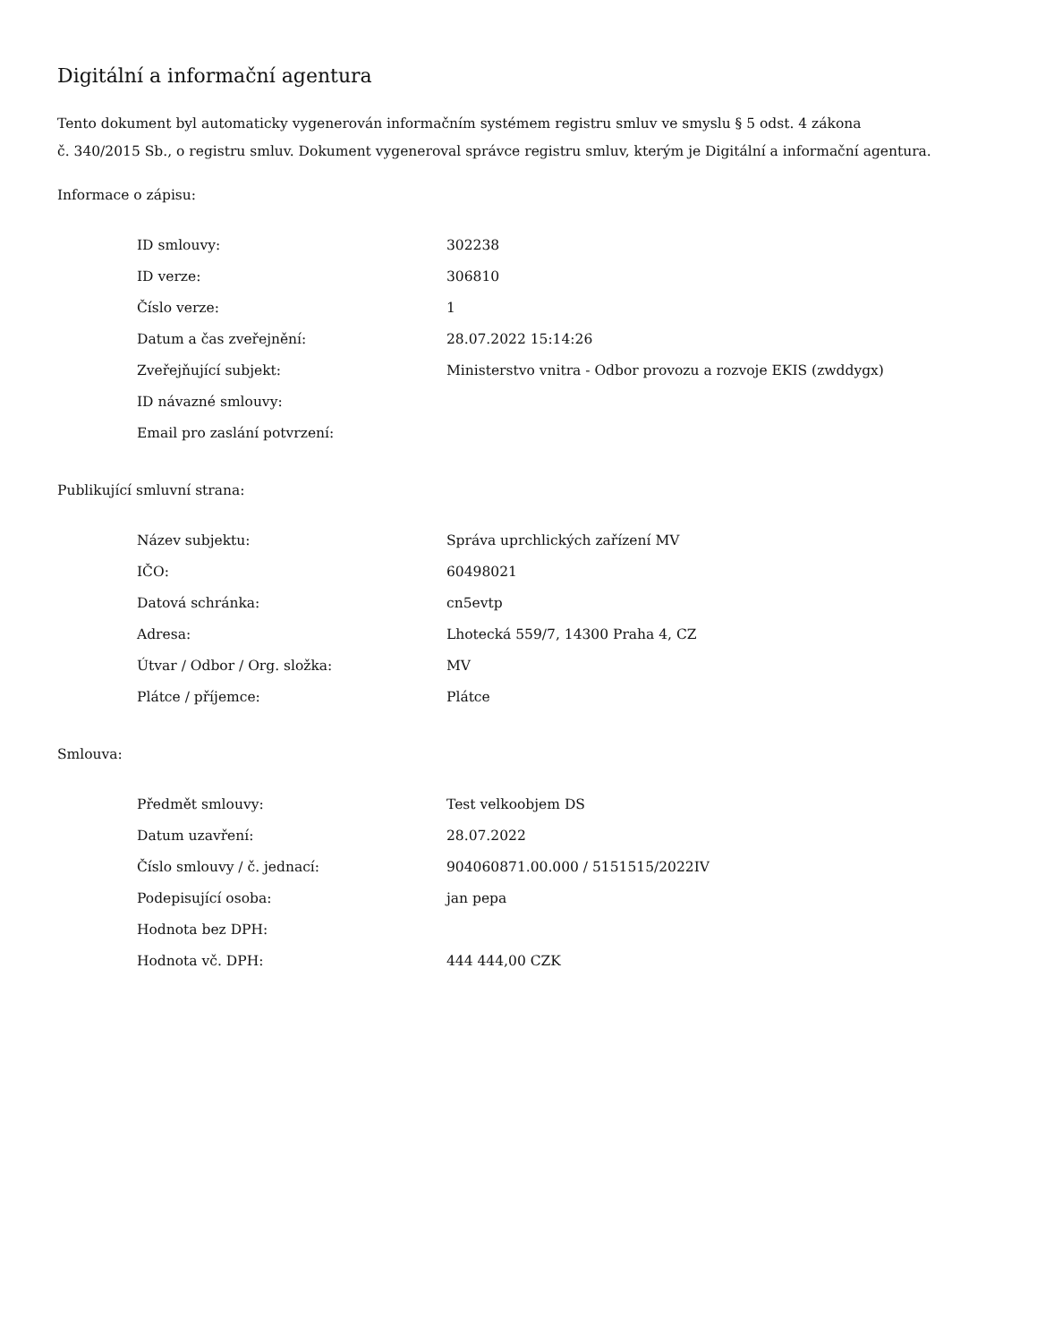Digitální a informační agentura
Tento dokument byl automaticky vygenerován informačním systémem registru smluv ve smyslu § 5 odst. 4 zákona
č. 340/2015 Sb., o registru smluv. Dokument vygeneroval správce registru smluv, kterým je Digitální a informační agentura.
Informace o zápisu:
| ID smlouvy: | 302238 |
| ID verze: | 306810 |
| Číslo verze: | 1 |
| Datum a čas zveřejnění: | 28.07.2022 15:14:26 |
| Zveřejňující subjekt: | Ministerstvo vnitra - Odbor provozu a rozvoje EKIS (zwddygx) |
| ID návazné smlouvy: | |
| Email pro zaslání potvrzení: | |
Publikující smluvní strana:
| Název subjektu: | Správa uprchlických zařízení MV |
| IČO: | 60498021 |
| Datová schránka: | cn5evtp |
| Adresa: | Lhotecká 559/7, 14300 Praha 4, CZ |
| Útvar / Odbor / Org. složka: | MV |
| Plátce / příjemce: | Plátce |
Smlouva:
| Předmět smlouvy: | Test velkoobjem DS |
| Datum uzavření: | 28.07.2022 |
| Číslo smlouvy / č. jednací: | 904060871.00.000 / 5151515/2022IV |
| Podepisující osoba: | jan pepa |
| Hodnota bez DPH: | |
| Hodnota vč. DPH: | 444 444,00 CZK |